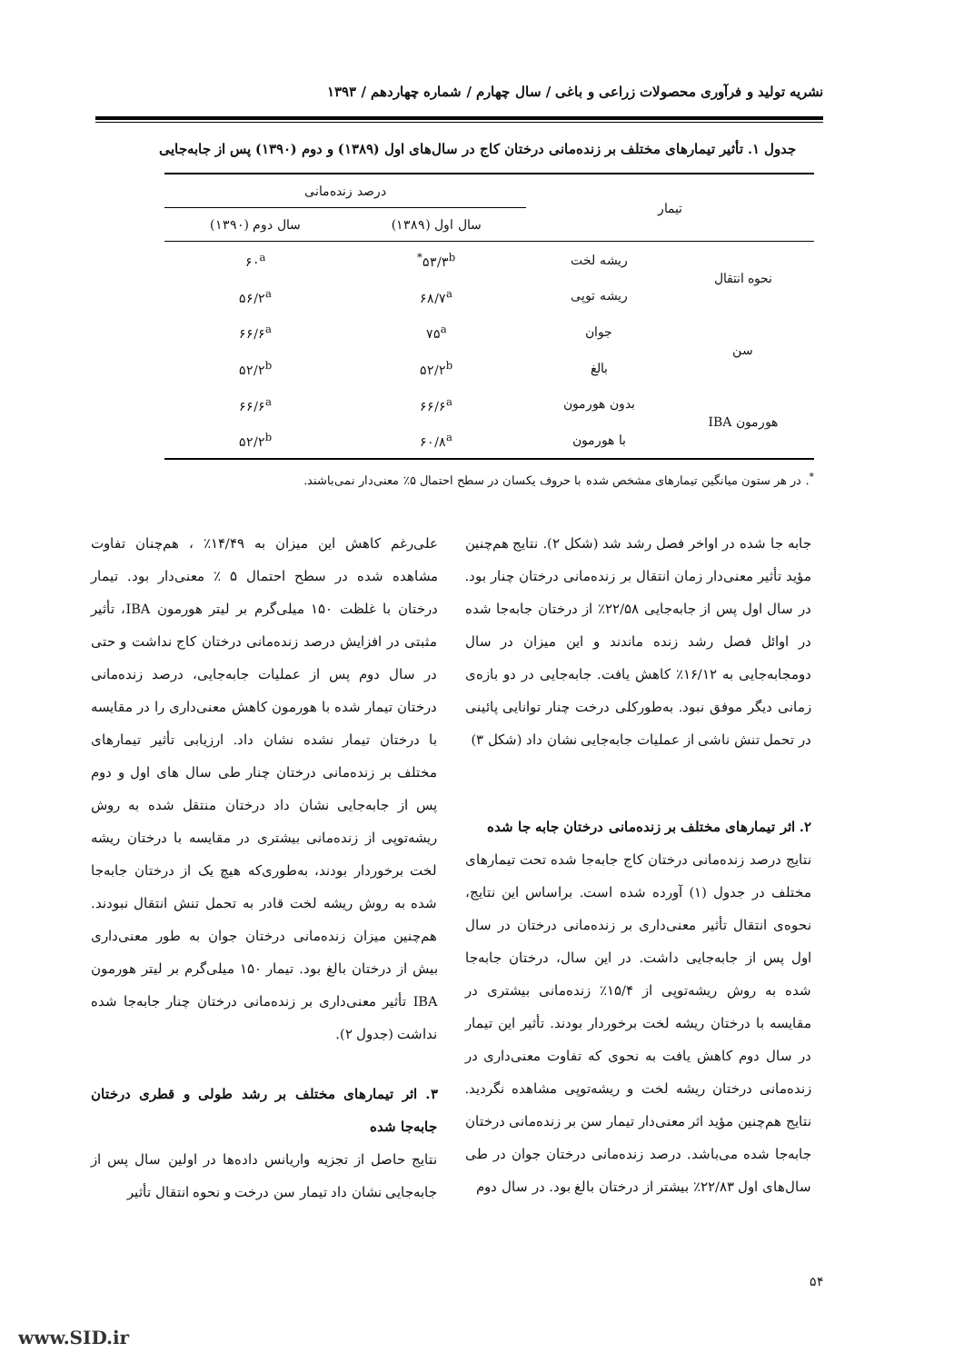نشریه تولید و فرآوری محصولات زراعی و باغی / سال چهارم / شماره چهاردهم / ۱۳۹۳
جدول ۱. تأثیر تیمارهای مختلف بر زنده‌مانی درختان کاج در سال‌های اول (۱۳۸۹) و دوم (۱۳۹۰) پس از جابه‌جایی
| تیمار | | درصد زنده‌مانی | |
| --- | --- | --- | --- |
| | | سال اول (۱۳۸۹) | سال دوم (۱۳۹۰) |
| نحوه انتقال | ریشه لخت | ۵۳/۳<sup>b*</sup> | ۶۰<sup>a</sup> |
| | ریشه توپی | ۶۸/۷<sup>a</sup> | ۵۶/۲<sup>a</sup> |
| سن | جوان | ۷۵<sup>a</sup> | ۶۶/۶<sup>a</sup> |
| | بالغ | ۵۲/۲<sup>b</sup> | ۵۲/۲<sup>b</sup> |
| هورمون IBA | بدون هورمون | ۶۶/۶<sup>a</sup> | ۶۶/۶<sup>a</sup> |
| | با هورمون | ۶۰/۸<sup>a</sup> | ۵۲/۲<sup>b</sup> |
<sup>*</sup>. در هر ستون میانگین تیمارهای مشخص شده با حروف یکسان در سطح احتمال ۵٪ معنی‌دار نمی‌باشند.
جابه جا شده در اواخر فصل رشد شد (شکل ۲). نتایج هم‌چنین مؤید تأثیر معنی‌دار زمان انتقال بر زنده‌مانی درختان چنار بود. در سال اول پس از جابه‌جایی ۲۲/۵۸٪ از درختان جابه‌جا شده در اوائل فصل رشد زنده ماندند و این میزان در سال دومجابه‌جایی به ۱۶/۱۲٪ کاهش یافت. جابه‌جایی در دو بازه‌ی زمانی دیگر موفق نبود. به‌طورکلی درخت چنار توانایی پائینی در تحمل تنش ناشی از عملیات جابه‌جایی نشان داد (شکل ۳)
۲. اثر تیمارهای مختلف بر زنده‌مانی درختان جابه جا شده
نتایج درصد زنده‌مانی درختان کاج جابه‌جا شده تحت تیمارهای مختلف در جدول (۱) آورده شده است. براساس این نتایج، نحوه‌ی انتقال تأثیر معنی‌داری بر زنده‌مانی درختان در سال اول پس از جابه‌جایی داشت. در این سال، درختان جابه‌جا شده به روش ریشه‌توپی از ۱۵/۴٪ زنده‌مانی بیشتری در مقایسه با درختان ریشه لخت برخوردار بودند. تأثیر این تیمار در سال دوم کاهش یافت به نحوی که تفاوت معنی‌داری در زنده‌مانی درختان ریشه لخت و ریشه‌توپی مشاهده نگردید. نتایج هم‌چنین مؤید اثر معنی‌دار تیمار سن بر زنده‌مانی درختان جابه‌جا شده می‌باشد. درصد زنده‌مانی درختان جوان در طی سال‌های اول ۲۲/۸۳٪ بیشتر از درختان بالغ بود. در سال دوم
علی‌رغم کاهش این میزان به ۱۴/۴۹٪ ، هم‌چنان تفاوت مشاهده شده در سطح احتمال ۵ ٪ معنی‌دار بود. تیمار درختان با غلظت ۱۵۰ میلی‌گرم بر لیتر هورمون IBA، تأثیر مثبتی در افزایش درصد زنده‌مانی درختان کاج نداشت و حتی در سال دوم پس از عملیات جابه‌جایی، درصد زنده‌مانی درختان تیمار شده با هورمون کاهش معنی‌داری را در مقایسه با درختان تیمار نشده نشان داد. ارزیابی تأثیر تیمارهای مختلف بر زنده‌مانی درختان چنار طی سال های اول و دوم پس از جابه‌جایی نشان داد درختان منتقل شده به روش ریشه‌توپی از زنده‌مانی بیشتری در مقایسه با درختان ریشه لخت برخوردار بودند، به‌طوری‌که هیچ یک از درختان جابه‌جا شده به روش ریشه لخت قادر به تحمل تنش انتقال نبودند. هم‌چنین میزان زنده‌مانی درختان جوان به طور معنی‌داری بیش از درختان بالغ بود. تیمار ۱۵۰ میلی‌گرم بر لیتر هورمون IBA تأثیر معنی‌داری بر زنده‌مانی درختان چنار جابه‌جا شده نداشت (جدول ۲).
۳. اثر تیمارهای مختلف بر رشد طولی و قطری درختان جابه‌جا شده
نتایج حاصل از تجزیه واریانس داده‌ها در اولین سال پس از جابه‌جایی نشان داد تیمار سن درخت و نحوه انتقال تأثیر
۵۴
www.SID.ir